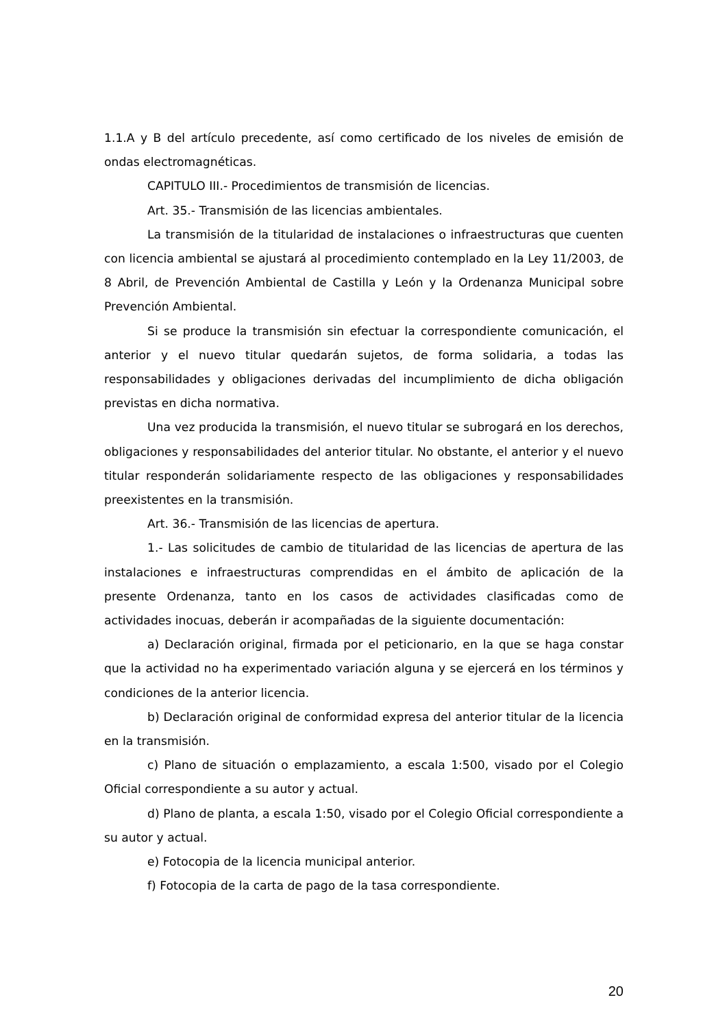1.1.A y B del artículo precedente, así como certificado de los niveles de emisión de ondas electromagnéticas.
CAPITULO III.- Procedimientos de transmisión de licencias.
Art. 35.- Transmisión de las licencias ambientales.
La transmisión de la titularidad de instalaciones o infraestructuras que cuenten con licencia ambiental se ajustará al procedimiento contemplado en la Ley 11/2003, de 8 Abril, de Prevención Ambiental de Castilla y León y la Ordenanza Municipal sobre Prevención Ambiental.
Si se produce la transmisión sin efectuar la correspondiente comunicación, el anterior y el nuevo titular quedarán sujetos, de forma solidaria, a todas las responsabilidades y obligaciones derivadas del incumplimiento de dicha obligación previstas en dicha normativa.
Una vez producida la transmisión, el nuevo titular se subrogará en los derechos, obligaciones y responsabilidades del anterior titular. No obstante, el anterior y el nuevo titular responderán solidariamente respecto de las obligaciones y responsabilidades preexistentes en la transmisión.
Art. 36.- Transmisión de las licencias de apertura.
1.- Las solicitudes de cambio de titularidad de las licencias de apertura de las instalaciones e infraestructuras comprendidas en el ámbito de aplicación de la presente Ordenanza, tanto en los casos de actividades clasificadas como de actividades inocuas, deberán ir acompañadas de la siguiente documentación:
a) Declaración original, firmada por el peticionario, en la que se haga constar que la actividad no ha experimentado variación alguna y se ejercerá en los términos y condiciones de la anterior licencia.
b) Declaración original de conformidad expresa del anterior titular de la licencia en la transmisión.
c) Plano de situación o emplazamiento, a escala 1:500, visado por el Colegio Oficial correspondiente a su autor y actual.
d) Plano de planta, a escala 1:50, visado por el Colegio Oficial correspondiente a su autor y actual.
e) Fotocopia de la licencia municipal anterior.
f) Fotocopia de la carta de pago de la tasa correspondiente.
20